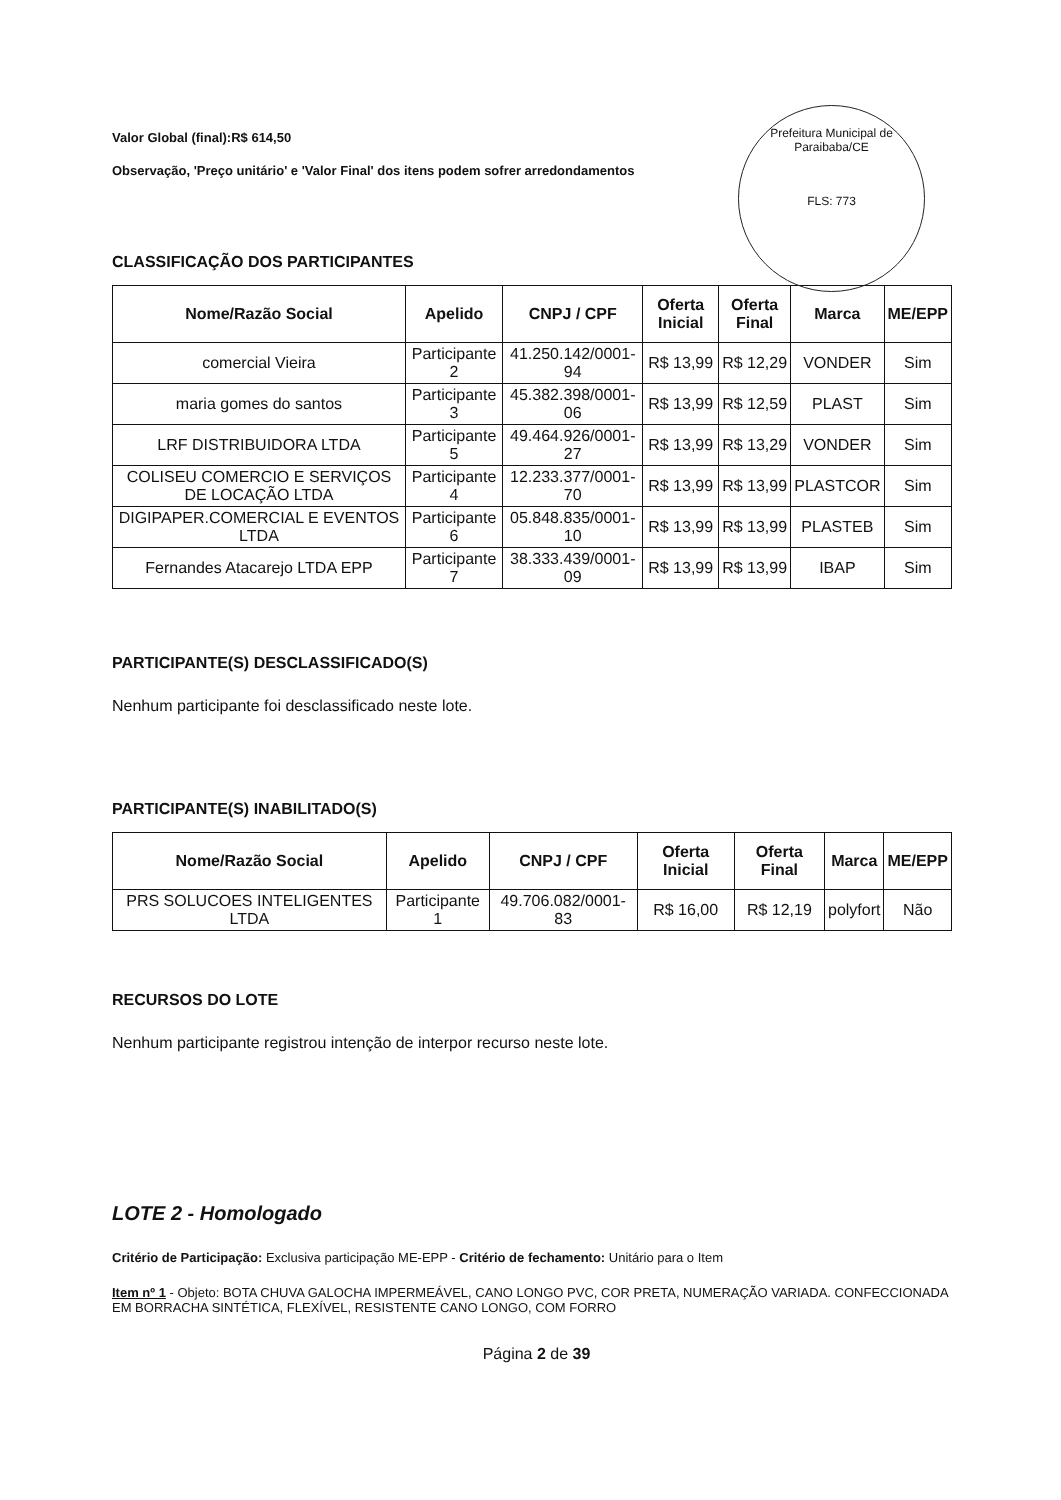Prefeitura Municipal de Paraibaba/CE
FLS: 773
Valor Global (final):R$ 614,50
Observação, 'Preço unitário' e 'Valor Final' dos itens podem sofrer arredondamentos
CLASSIFICAÇÃO DOS PARTICIPANTES
| Nome/Razão Social | Apelido | CNPJ / CPF | Oferta Inicial | Oferta Final | Marca | ME/EPP |
| --- | --- | --- | --- | --- | --- | --- |
| comercial Vieira | Participante 2 | 41.250.142/0001-94 | R$ 13,99 | R$ 12,29 | VONDER | Sim |
| maria gomes do santos | Participante 3 | 45.382.398/0001-06 | R$ 13,99 | R$ 12,59 | PLAST | Sim |
| LRF DISTRIBUIDORA LTDA | Participante 5 | 49.464.926/0001-27 | R$ 13,99 | R$ 13,29 | VONDER | Sim |
| COLISEU COMERCIO E SERVIÇOS DE LOCAÇÃO LTDA | Participante 4 | 12.233.377/0001-70 | R$ 13,99 | R$ 13,99 | PLASTCOR | Sim |
| DIGIPAPER.COMERCIAL E EVENTOS LTDA | Participante 6 | 05.848.835/0001-10 | R$ 13,99 | R$ 13,99 | PLASTEB | Sim |
| Fernandes Atacarejo LTDA EPP | Participante 7 | 38.333.439/0001-09 | R$ 13,99 | R$ 13,99 | IBAP | Sim |
PARTICIPANTE(S) DESCLASSIFICADO(S)
Nenhum participante foi desclassificado neste lote.
PARTICIPANTE(S) INABILITADO(S)
| Nome/Razão Social | Apelido | CNPJ / CPF | Oferta Inicial | Oferta Final | Marca | ME/EPP |
| --- | --- | --- | --- | --- | --- | --- |
| PRS SOLUCOES INTELIGENTES LTDA | Participante 1 | 49.706.082/0001-83 | R$ 16,00 | R$ 12,19 | polyfort | Não |
RECURSOS DO LOTE
Nenhum participante registrou intenção de interpor recurso neste lote.
LOTE 2 - Homologado
Critério de Participação: Exclusiva participação ME-EPP - Critério de fechamento: Unitário para o Item
Item nº 1 - Objeto: BOTA CHUVA GALOCHA IMPERMEÁVEL, CANO LONGO PVC, COR PRETA, NUMERAÇÃO VARIADA. CONFECCIONADA EM BORRACHA SINTÉTICA, FLEXÍVEL, RESISTENTE CANO LONGO, COM FORRO
Página 2 de 39